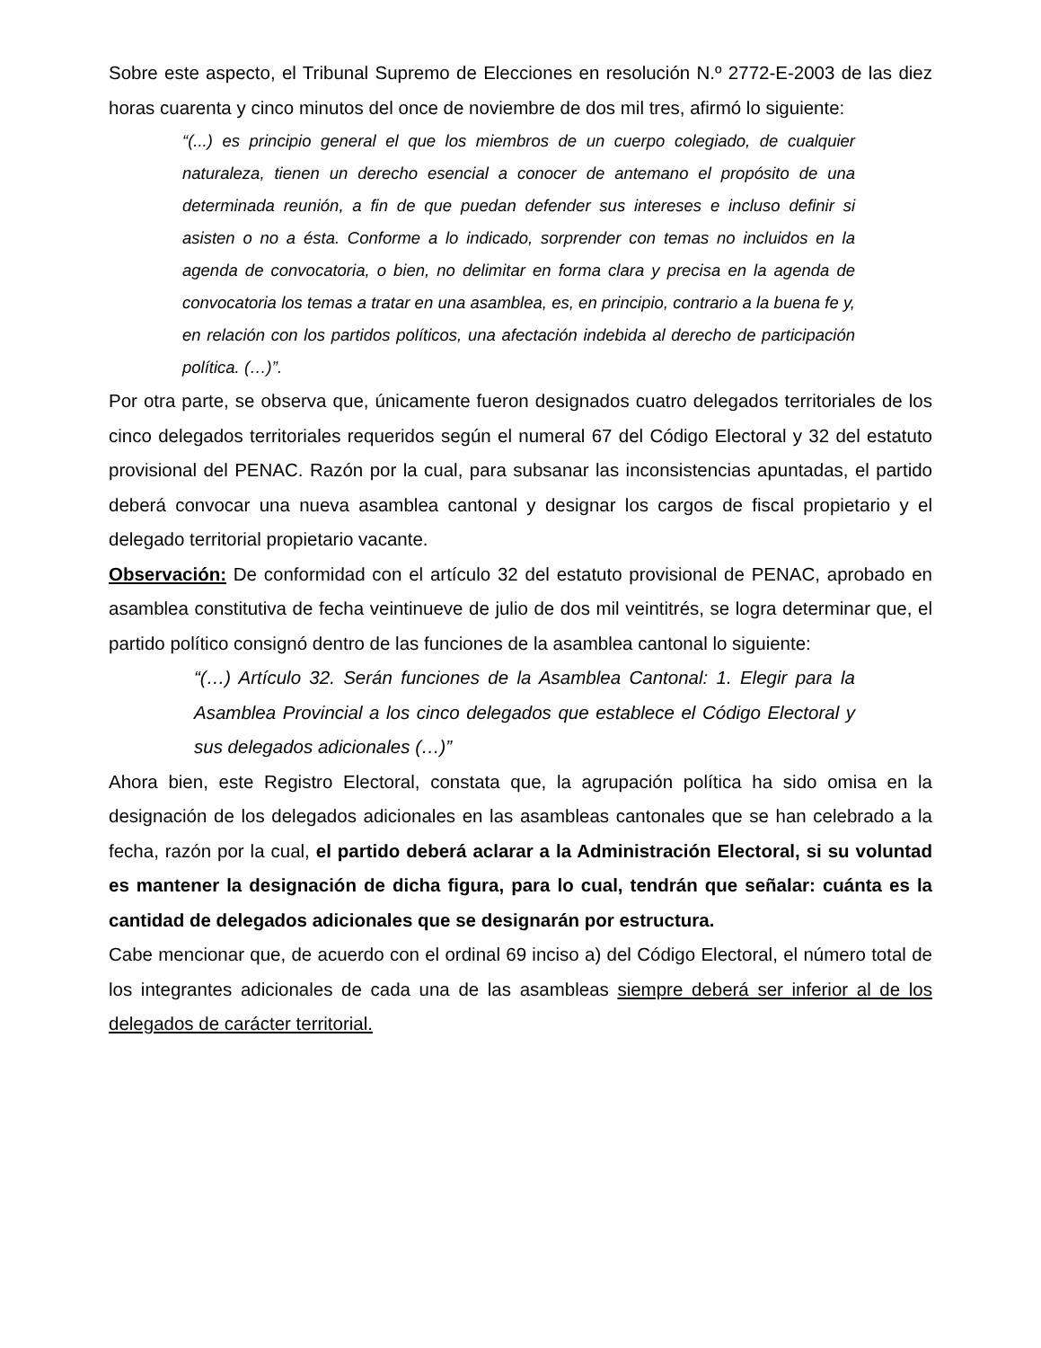Sobre este aspecto, el Tribunal Supremo de Elecciones en resolución N.º 2772-E-2003 de las diez horas cuarenta y cinco minutos del once de noviembre de dos mil tres, afirmó lo siguiente:
“(...) es principio general el que los miembros de un cuerpo colegiado, de cualquier naturaleza, tienen un derecho esencial a conocer de antemano el propósito de una determinada reunión, a fin de que puedan defender sus intereses e incluso definir si asisten o no a ésta. Conforme a lo indicado, sorprender con temas no incluidos en la agenda de convocatoria, o bien, no delimitar en forma clara y precisa en la agenda de convocatoria los temas a tratar en una asamblea, es, en principio, contrario a la buena fe y, en relación con los partidos políticos, una afectación indebida al derecho de participación política. (…)”.
Por otra parte, se observa que, únicamente fueron designados cuatro delegados territoriales de los cinco delegados territoriales requeridos según el numeral 67 del Código Electoral y 32 del estatuto provisional del PENAC. Razón por la cual, para subsanar las inconsistencias apuntadas, el partido deberá convocar una nueva asamblea cantonal y designar los cargos de fiscal propietario y el delegado territorial propietario vacante.
Observación: De conformidad con el artículo 32 del estatuto provisional de PENAC, aprobado en asamblea constitutiva de fecha veintinueve de julio de dos mil veintitrés, se logra determinar que, el partido político consignó dentro de las funciones de la asamblea cantonal lo siguiente:
“(…) Artículo 32. Serán funciones de la Asamblea Cantonal: 1. Elegir para la Asamblea Provincial a los cinco delegados que establece el Código Electoral y sus delegados adicionales (…)”
Ahora bien, este Registro Electoral, constata que, la agrupación política ha sido omisa en la designación de los delegados adicionales en las asambleas cantonales que se han celebrado a la fecha, razón por la cual, el partido deberá aclarar a la Administración Electoral, si su voluntad es mantener la designación de dicha figura, para lo cual, tendrán que señalar: cuánta es la cantidad de delegados adicionales que se designarán por estructura.
Cabe mencionar que, de acuerdo con el ordinal 69 inciso a) del Código Electoral, el número total de los integrantes adicionales de cada una de las asambleas siempre deberá ser inferior al de los delegados de carácter territorial.